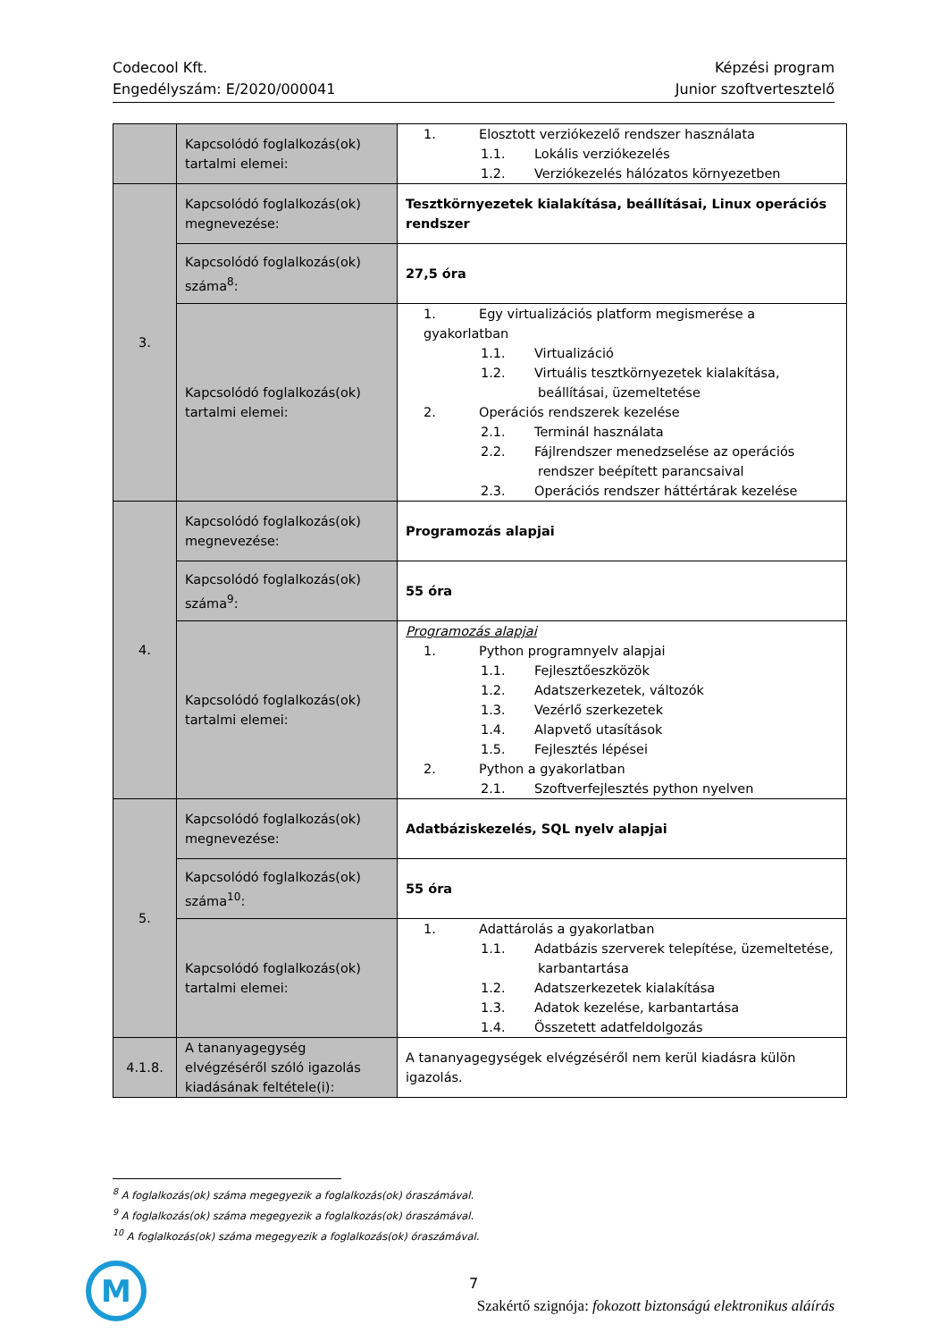Codecool Kft.
Engedélyszám: E/2020/000041
Képzési program
Junior szoftvertesztelő
| | Kapcsolódó foglalkozás(ok) tartalmi elemei: | 1. Elosztott verziókezelő rendszer használata 1.1. Lokális verziókezelés 1.2. Verziókezelés hálózatos környezetben |
| 3. | Kapcsolódó foglalkozás(ok) megnevezése: | Tesztkörnyezetek kialakítása, beállításai, Linux operációs rendszer |
| | Kapcsolódó foglalkozás(ok) száma<sup>8</sup>: | 27,5 óra |
| | Kapcsolódó foglalkozás(ok) tartalmi elemei: | 1. Egy virtualizációs platform megismerése a gyakorlatban 1.1. Virtualizáció 1.2. Virtuális tesztkörnyezetek kialakítása, beállításai, üzemeltetése 2. Operációs rendszerek kezelése 2.1. Terminál használata 2.2. Fájlrendszer menedzselése az operációs rendszer beépített parancsaival 2.3. Operációs rendszer háttértárak kezelése |
| 4. | Kapcsolódó foglalkozás(ok) megnevezése: | Programozás alapjai |
| | Kapcsolódó foglalkozás(ok) száma<sup>9</sup>: | 55 óra |
| | Kapcsolódó foglalkozás(ok) tartalmi elemei: | Programozás alapjai 1. Python programnyelv alapjai 1.1. Fejlesztőeszközök 1.2. Adatszerkezetek, változók 1.3. Vezérlő szerkezetek 1.4. Alapvető utasítások 1.5. Fejlesztés lépései 2. Python a gyakorlatban 2.1. Szoftverfejlesztés python nyelven |
| 5. | Kapcsolódó foglalkozás(ok) megnevezése: | Adatbáziskezelés, SQL nyelv alapjai |
| | Kapcsolódó foglalkozás(ok) száma<sup>10</sup>: | 55 óra |
| | Kapcsolódó foglalkozás(ok) tartalmi elemei: | 1. Adattárolás a gyakorlatban 1.1. Adatbázis szerverek telepítése, üzemeltetése, karbantartása 1.2. Adatszerkezetek kialakítása 1.3. Adatok kezelése, karbantartása 1.4. Összetett adatfeldolgozás |
| 4.1.8. | A tananyagegység elvégzéséről szóló igazolás kiadásának feltétele(i): | A tananyagegységek elvégzéséről nem kerül kiadásra külön igazolás. |
<sup>8</sup> A foglalkozás(ok) száma megegyezik a foglalkozás(ok) óraszámával.
<sup>9</sup> A foglalkozás(ok) száma megegyezik a foglalkozás(ok) óraszámával.
<sup>10</sup> A foglalkozás(ok) száma megegyezik a foglalkozás(ok) óraszámával.
M
7
Szakértő szignója: fokozott biztonságú elektronikus aláírás